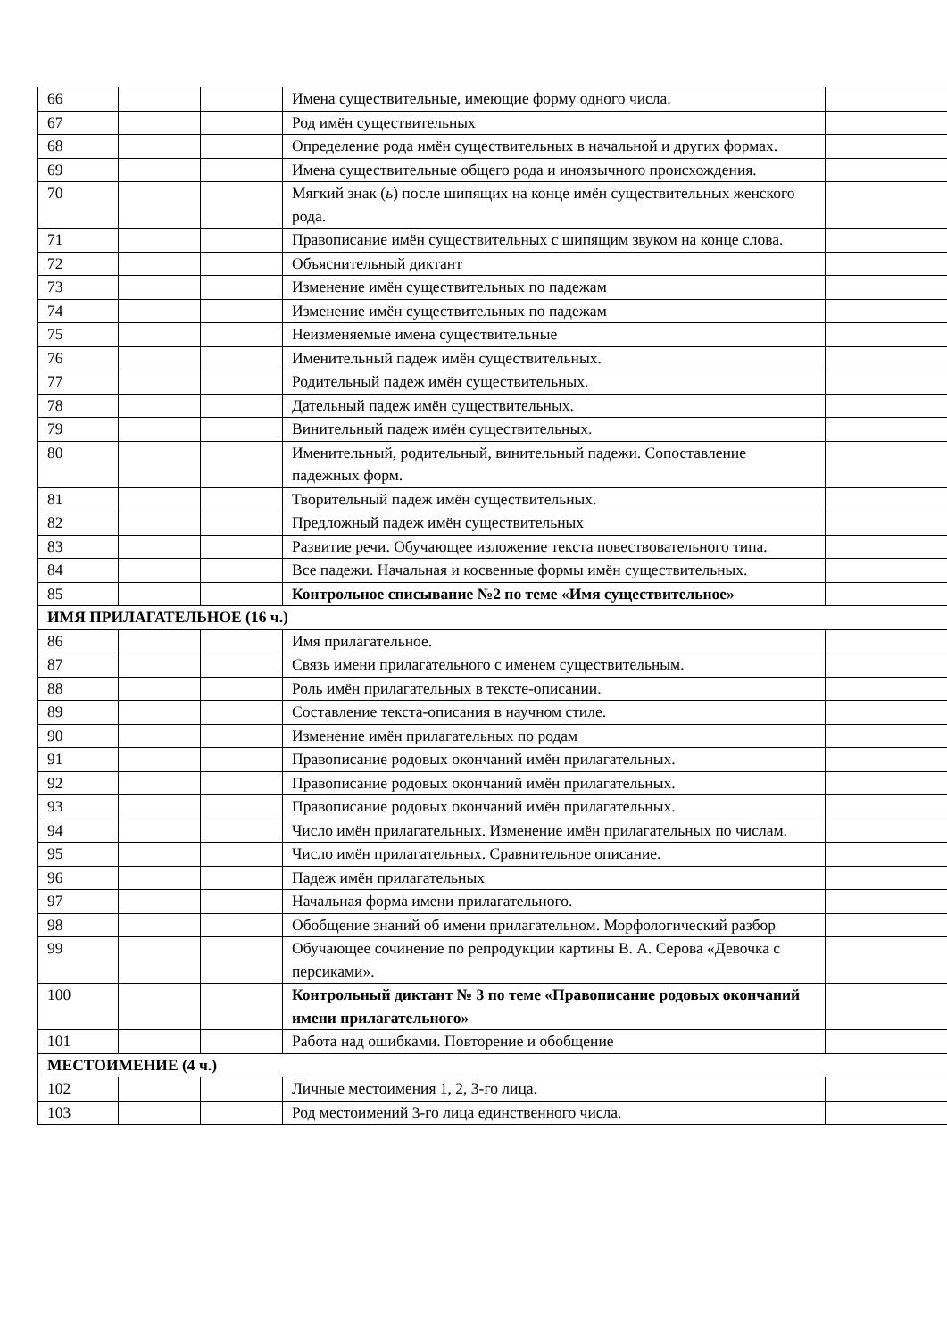| 66 | | | Имена существительные, имеющие форму одного числа. | |
| 67 | | | Род имён существительных | |
| 68 | | | Определение рода имён существительных в начальной и других формах. | |
| 69 | | | Имена существительные общего рода и иноязычного происхождения. | |
| 70 | | | Мягкий знак ( ь ) после шипящих на конце имён существительных женского рода. | |
| 71 | | | Правописание имён существительных с шипящим звуком на конце слова. | |
| 72 | | | Объяснительный диктант | |
| 73 | | | Изменение имён существительных по падежам | |
| 74 | | | Изменение имён существительных по падежам | |
| 75 | | | Неизменяемые имена существительные | |
| 76 | | | Именительный падеж имён существительных. | |
| 77 | | | Родительный падеж имён существительных. | |
| 78 | | | Дательный падеж имён существительных. | |
| 79 | | | Винительный падеж имён существительных. | |
| 80 | | | Именительный, родительный, винительный падежи. Сопоставление падежных форм. | |
| 81 | | | Творительный падеж имён существительных. | |
| 82 | | | Предложный падеж имён существительных | |
| 83 | | | Развитие речи. Обучающее изложение текста повествовательного типа. | |
| 84 | | | Все падежи. Начальная и косвенные формы имён существительных. | |
| 85 | | | Контрольное списывание №2 по теме «Имя существительное» | |
| ИМЯ ПРИЛАГАТЕЛЬНОЕ (16 ч.) | | | | |
| 86 | | | Имя прилагательное. | |
| 87 | | | Связь имени прилагательного с именем существительным. | |
| 88 | | | Роль имён прилагательных в тексте-описании. | |
| 89 | | | Составление текста-описания в научном стиле. | |
| 90 | | | Изменение имён прилагательных по родам | |
| 91 | | | Правописание родовых окончаний имён прилагательных. | |
| 92 | | | Правописание родовых окончаний имён прилагательных. | |
| 93 | | | Правописание родовых окончаний имён прилагательных. | |
| 94 | | | Число имён прилагательных. Изменение имён прилагательных по числам. | |
| 95 | | | Число имён прилагательных. Сравнительное описание. | |
| 96 | | | Падеж имён прилагательных | |
| 97 | | | Начальная форма имени прилагательного. | |
| 98 | | | Обобщение знаний об имени прилагательном. Морфологический разбор | |
| 99 | | | Обучающее сочинение по репродукции картины В. А. Серова «Девочка с персиками». | |
| 100 | | | Контрольный диктант № 3 по теме «Правописание родовых окончаний имени прилагательного» | |
| 101 | | | Работа над ошибками. Повторение и обобщение | |
| МЕСТОИМЕНИЕ (4 ч.) | | | | |
| 102 | | | Личные местоимения 1, 2, 3-го лица. | |
| 103 | | | Род местоимений 3-го лица единственного числа. | |